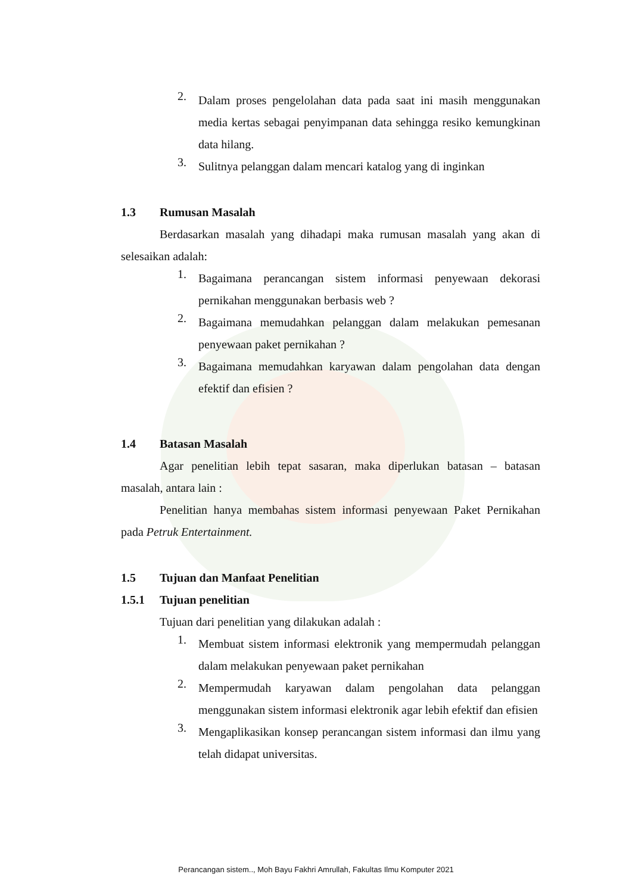2.
Dalam proses pengelolahan data pada saat ini masih menggunakan media kertas sebagai penyimpanan data sehingga resiko kemungkinan data hilang.
3.
Sulitnya pelanggan dalam mencari katalog yang di inginkan
1.3 Rumusan Masalah
Berdasarkan masalah yang dihadapi maka rumusan masalah yang akan di selesaikan adalah:
1.
Bagaimana perancangan sistem informasi penyewaan dekorasi pernikahan menggunakan berbasis web ?
2.
Bagaimana memudahkan pelanggan dalam melakukan pemesanan penyewaan paket pernikahan ?
3.
Bagaimana memudahkan karyawan dalam pengolahan data dengan efektif dan efisien ?
1.4 Batasan Masalah
Agar penelitian lebih tepat sasaran, maka diperlukan batasan – batasan masalah, antara lain :
Penelitian hanya membahas sistem informasi penyewaan Paket Pernikahan pada Petruk Entertainment.
1.5 Tujuan dan Manfaat Penelitian
1.5.1 Tujuan penelitian
Tujuan dari penelitian yang dilakukan adalah :
1.
Membuat sistem informasi elektronik yang mempermudah pelanggan dalam melakukan penyewaan paket pernikahan
2.
Mempermudah karyawan dalam pengolahan data pelanggan menggunakan sistem informasi elektronik agar lebih efektif dan efisien
3.
Mengaplikasikan konsep perancangan sistem informasi dan ilmu yang telah didapat universitas.
Perancangan sistem.., Moh Bayu Fakhri Amrullah, Fakultas Ilmu Komputer 2021